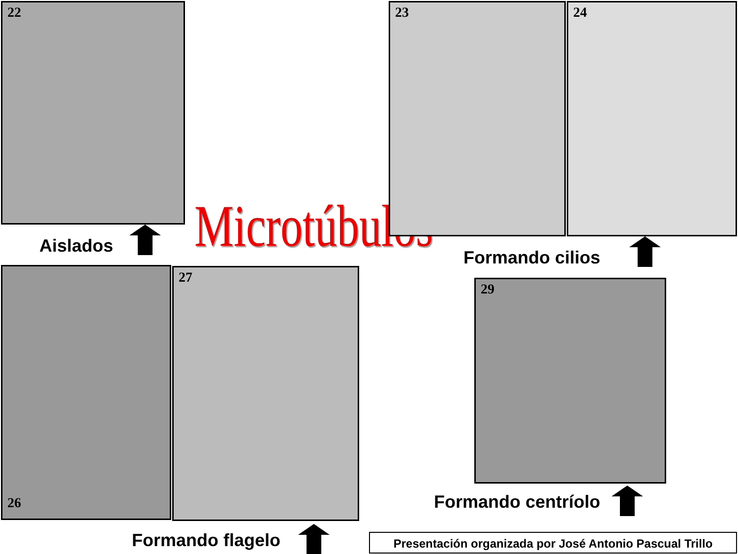22
Aislados Microtúbulos
23 24
Formando cilios
26 27
Formando flagelo
29
Formando centríolo
Presentación organizada por José Antonio Pascual Trillo